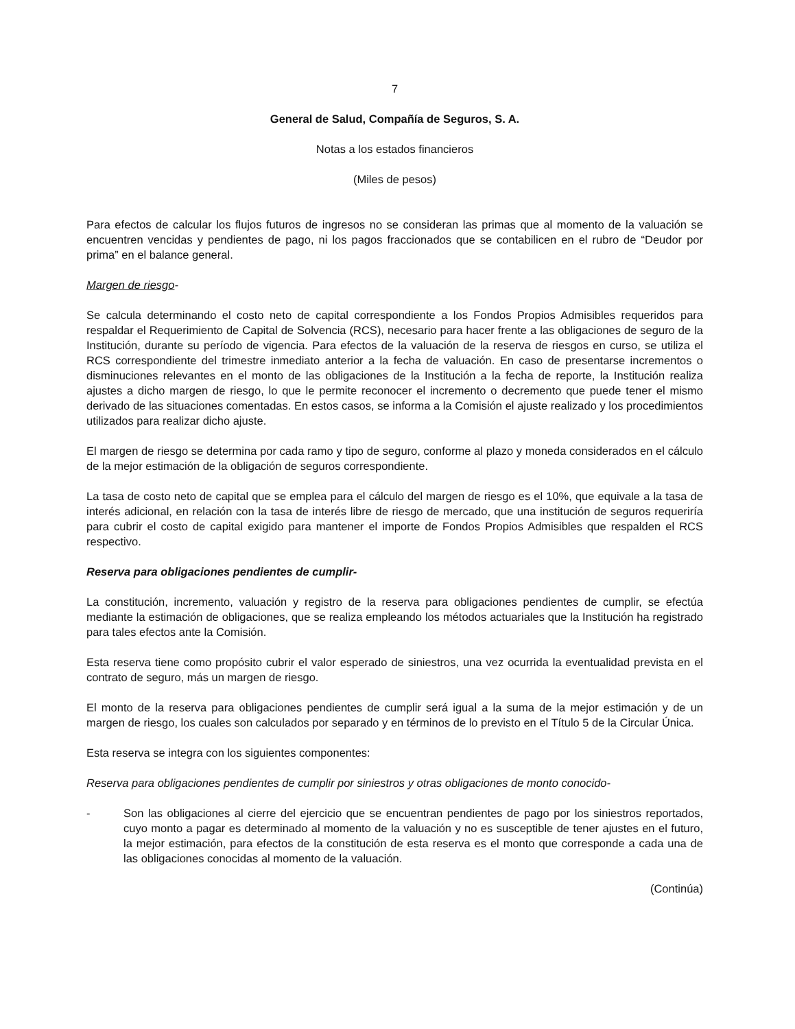7
General de Salud, Compañía de Seguros, S. A.
Notas a los estados financieros
(Miles de pesos)
Para efectos de calcular los flujos futuros de ingresos no se consideran las primas que al momento de la valuación se encuentren vencidas y pendientes de pago, ni los pagos fraccionados que se contabilicen en el rubro de “Deudor por prima” en el balance general.
Margen de riesgo-
Se calcula determinando el costo neto de capital correspondiente a los Fondos Propios Admisibles requeridos para respaldar el Requerimiento de Capital de Solvencia (RCS), necesario para hacer frente a las obligaciones de seguro de la Institución, durante su período de vigencia. Para efectos de la valuación de la reserva de riesgos en curso, se utiliza el RCS correspondiente del trimestre inmediato anterior a la fecha de valuación. En caso de presentarse incrementos o disminuciones relevantes en el monto de las obligaciones de la Institución a la fecha de reporte, la Institución realiza ajustes a dicho margen de riesgo, lo que le permite reconocer el incremento o decremento que puede tener el mismo derivado de las situaciones comentadas. En estos casos, se informa a la Comisión el ajuste realizado y los procedimientos utilizados para realizar dicho ajuste.
El margen de riesgo se determina por cada ramo y tipo de seguro, conforme al plazo y moneda considerados en el cálculo de la mejor estimación de la obligación de seguros correspondiente.
La tasa de costo neto de capital que se emplea para el cálculo del margen de riesgo es el 10%, que equivale a la tasa de interés adicional, en relación con la tasa de interés libre de riesgo de mercado, que una institución de seguros requeriría para cubrir el costo de capital exigido para mantener el importe de Fondos Propios Admisibles que respalden el RCS respectivo.
Reserva para obligaciones pendientes de cumplir-
La constitución, incremento, valuación y registro de la reserva para obligaciones pendientes de cumplir, se efectúa mediante la estimación de obligaciones, que se realiza empleando los métodos actuariales que la Institución ha registrado para tales efectos ante la Comisión.
Esta reserva tiene como propósito cubrir el valor esperado de siniestros, una vez ocurrida la eventualidad prevista en el contrato de seguro, más un margen de riesgo.
El monto de la reserva para obligaciones pendientes de cumplir será igual a la suma de la mejor estimación y de un margen de riesgo, los cuales son calculados por separado y en términos de lo previsto en el Título 5 de la Circular Única.
Esta reserva se integra con los siguientes componentes:
Reserva para obligaciones pendientes de cumplir por siniestros y otras obligaciones de monto conocido-
- Son las obligaciones al cierre del ejercicio que se encuentran pendientes de pago por los siniestros reportados, cuyo monto a pagar es determinado al momento de la valuación y no es susceptible de tener ajustes en el futuro, la mejor estimación, para efectos de la constitución de esta reserva es el monto que corresponde a cada una de las obligaciones conocidas al momento de la valuación.
(Continúa)